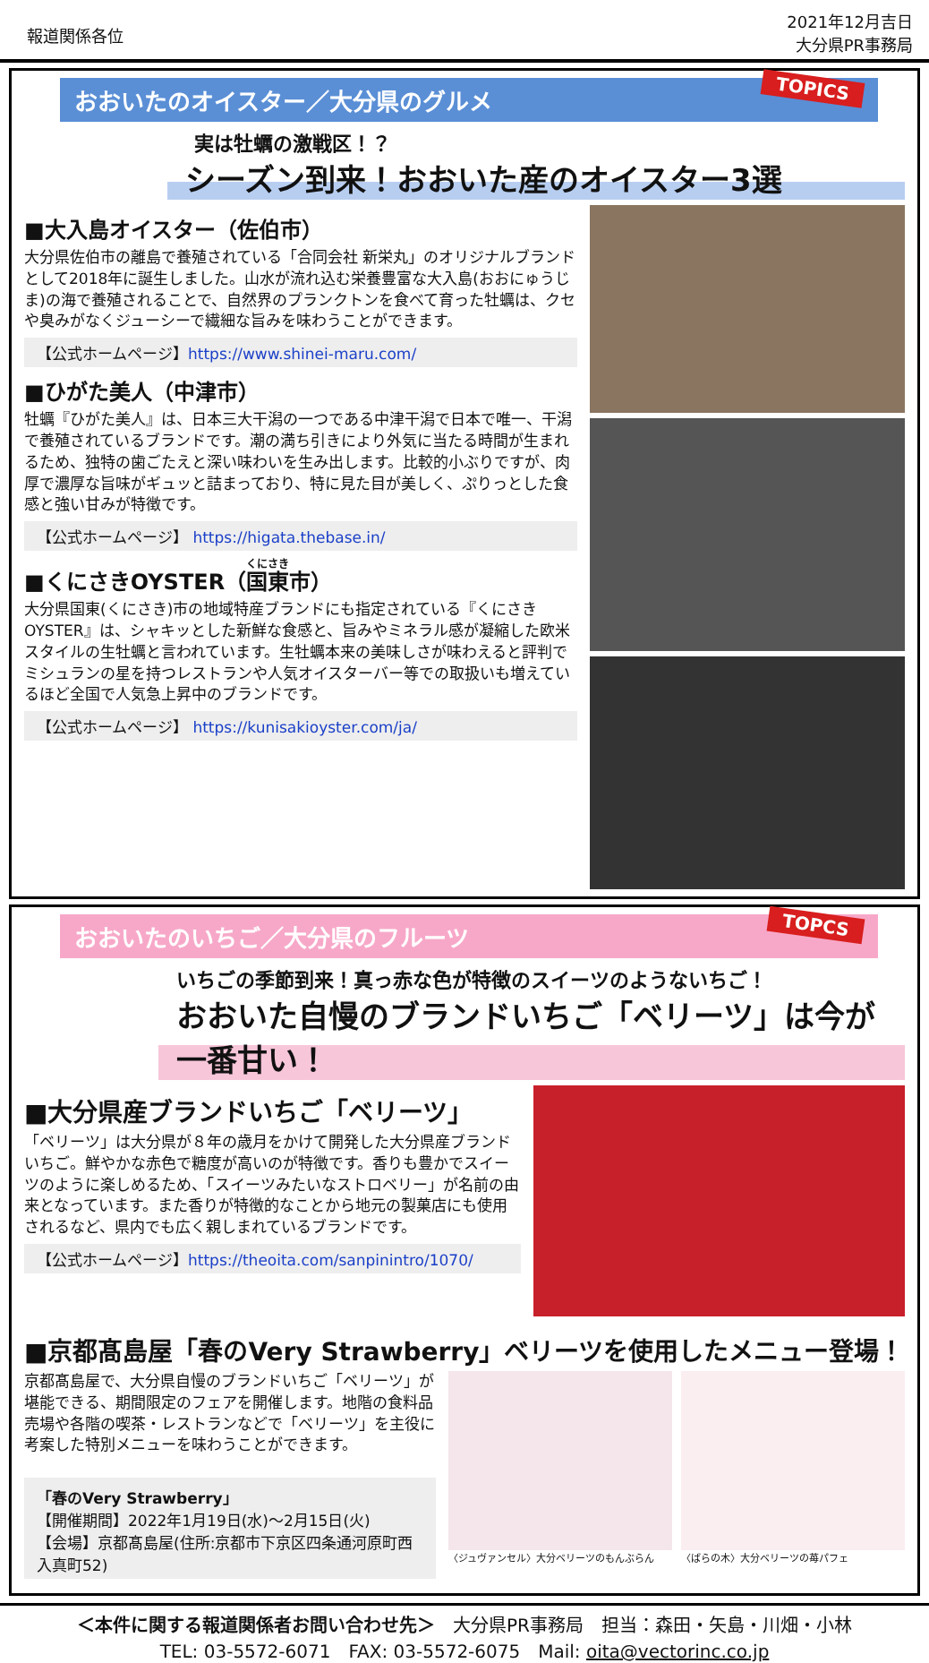報道関係各位
2021年12月吉日
大分県PR事務局
TOPICS おおいたのオイスター／大分県のグルメ
実は牡蠣の激戦区！？
シーズン到来！おおいた産のオイスター3選
■大入島オイスター（佐伯市）
大分県佐伯市の離島で養殖されている「合同会社 新栄丸」のオリジナルブランドとして2018年に誕生しました。山水が流れ込む栄養豊富な大入島(おおにゅうじま)の海で養殖されることで、自然界のプランクトンを食べて育った牡蠣は、クセや臭みがなくジューシーで繊細な旨みを味わうことができます。
【公式ホームページ】https://www.shinei-maru.com/
■ひがた美人（中津市）
牡蠣『ひがた美人』は、日本三大干潟の一つである中津干潟で日本で唯一、干潟で養殖されているブランドです。潮の満ち引きにより外気に当たる時間が生まれるため、独特の歯ごたえと深い味わいを生み出します。比較的小ぶりですが、肉厚で濃厚な旨味がギュッと詰まっており、特に見た目が美しく、ぷりっとした食感と強い甘みが特徴です。
【公式ホームページ】 https://higata.thebase.in/
■くにさきOYSTER（国東市）
大分県国東(くにさき)市の地域特産ブランドにも指定されている『くにさきOYSTER』は、シャキッとした新鮮な食感と、旨みやミネラル感が凝縮した欧米スタイルの生牡蠣と言われています。生牡蠣本来の美味しさが味わえると評判でミシュランの星を持つレストランや人気オイスターバー等での取扱いも増えているほど全国で人気急上昇中のブランドです。
【公式ホームページ】 https://kunisakioyster.com/ja/
TOPCS おおいたのいちご／大分県のフルーツ
いちごの季節到来！真っ赤な色が特徴のスイーツのようないちご！
おおいた自慢のブランドいちご「ベリーツ」は今が一番甘い！
■大分県産ブランドいちご「ベリーツ」
「ベリーツ」は大分県が８年の歳月をかけて開発した大分県産ブランドいちご。鮮やかな赤色で糖度が高いのが特徴です。香りも豊かでスイーツのように楽しめるため、「スイーツみたいなストロベリー」が名前の由来となっています。また香りが特徴的なことから地元の製菓店にも使用されるなど、県内でも広く親しまれているブランドです。
【公式ホームページ】https://theoita.com/sanpinintro/1070/
■京都髙島屋「春のVery Strawberry」ベリーツを使用したメニュー登場！
京都髙島屋で、大分県自慢のブランドいちご「ベリーツ」が堪能できる、期間限定のフェアを開催します。地階の食料品売場や各階の喫茶・レストランなどで「ベリーツ」を主役に考案した特別メニューを味わうことができます。
「春のVery Strawberry」
【開催期間】2022年1月19日(水)～2月15日(火)
【会場】京都髙島屋(住所:京都市下京区四条通河原町西入真町52)
〈ジュヴァンセル〉大分ベリーツのもんぶらん
〈ばらの木〉大分ベリーツの苺パフェ
＜本件に関する報道関係者お問い合わせ先＞　大分県PR事務局　担当：森田・矢島・川畑・小林
TEL: 03-5572-6071　FAX: 03-5572-6075　Mail: oita@vectorinc.co.jp